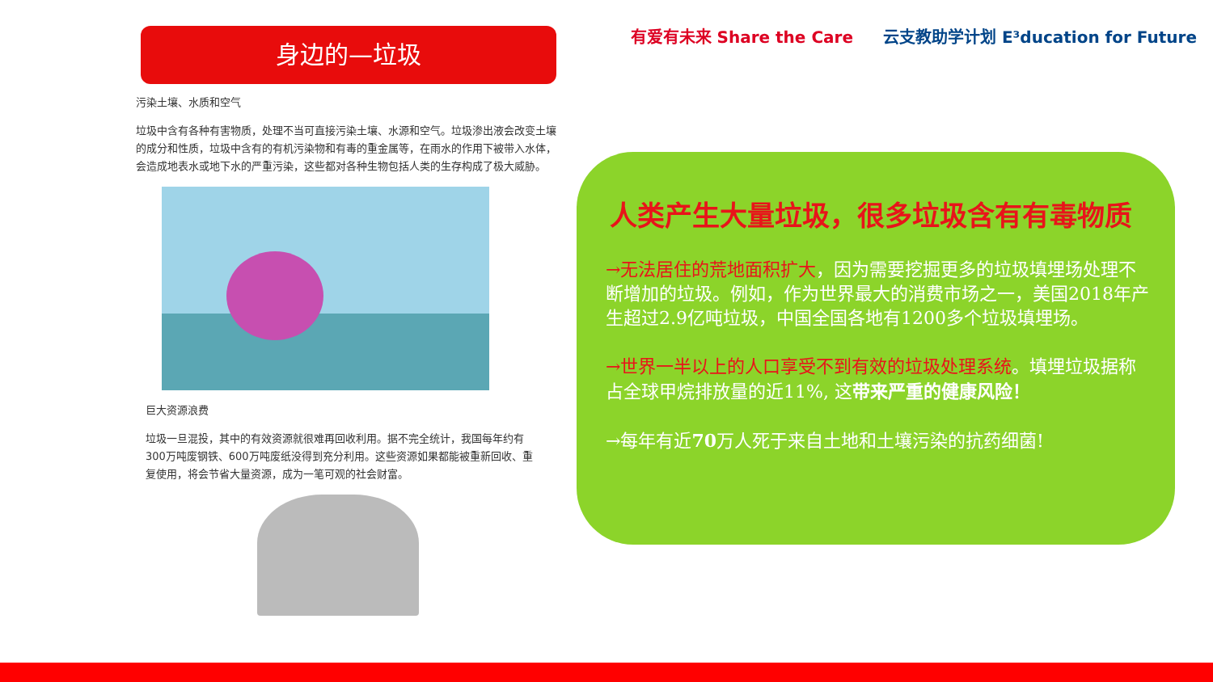身边的—垃圾
污染土壤、水质和空气
垃圾中含有各种有害物质，处理不当可直接污染土壤、水源和空气。垃圾渗出液会改变土壤的成分和性质，垃圾中含有的有机污染物和有毒的重金属等，在雨水的作用下被带入水体，会造成地表水或地下水的严重污染，这些都对各种生物包括人类的生存构成了极大威胁。
巨大资源浪费
垃圾一旦混投，其中的有效资源就很难再回收利用。据不完全统计，我国每年约有300万吨废钢铁、600万吨废纸没得到充分利用。这些资源如果都能被重新回收、重复使用，将会节省大量资源，成为一笔可观的社会财富。
有爱有未来 Share the Care 云支教助学计划 E³ducation for Future
人类产生大量垃圾，很多垃圾含有有毒物质
→无法居住的荒地面积扩大，因为需要挖掘更多的垃圾填埋场处理不断增加的垃圾。例如，作为世界最大的消费市场之一，美国2018年产生超过2.9亿吨垃圾，中国全国各地有1200多个垃圾填埋场。
→世界一半以上的人口享受不到有效的垃圾处理系统。填埋垃圾据称占全球甲烷排放量的近11%, 这带来严重的健康风险！
→每年有近70万人死于来自土地和土壤污染的抗药细菌!